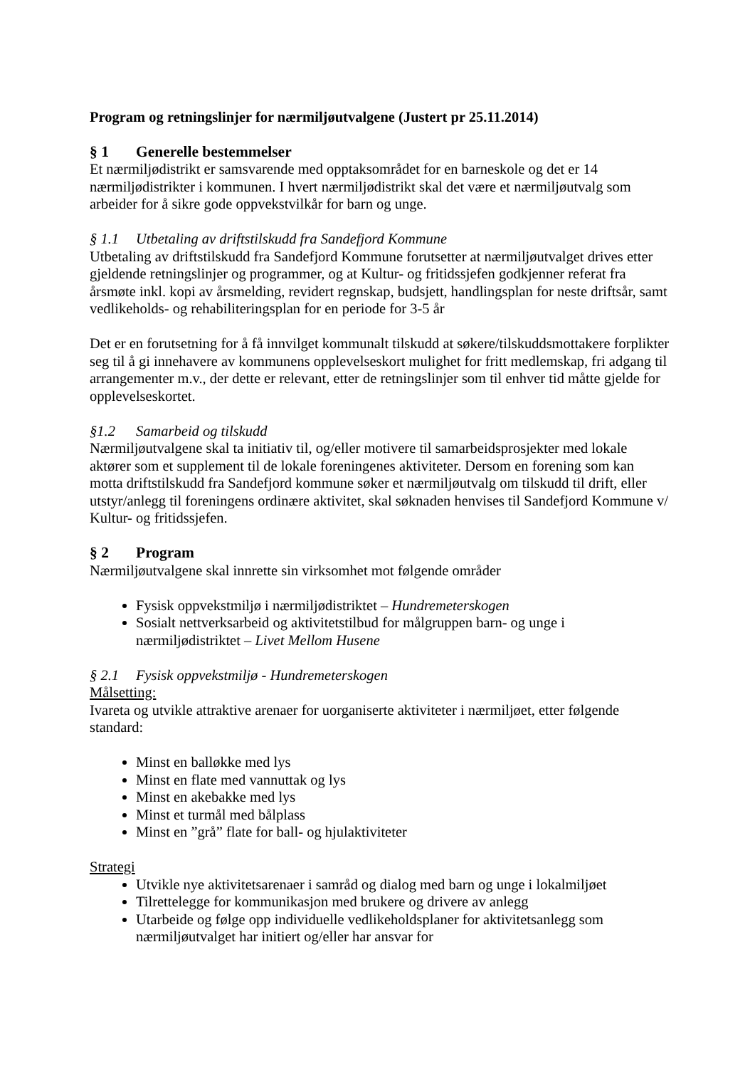Program og retningslinjer for nærmiljøutvalgene (Justert pr 25.11.2014)
§ 1 Generelle bestemmelser
Et nærmiljødistrikt er samsvarende med opptaksområdet for en barneskole og det er 14 nærmiljødistrikter i kommunen. I hvert nærmiljødistrikt skal det være et nærmiljøutvalg som arbeider for å sikre gode oppvekstvilkår for barn og unge.
§ 1.1 Utbetaling av driftstilskudd fra Sandefjord Kommune
Utbetaling av driftstilskudd fra Sandefjord Kommune forutsetter at nærmiljøutvalget drives etter gjeldende retningslinjer og programmer, og at Kultur- og fritidssjefen godkjenner referat fra årsmøte inkl. kopi av årsmelding, revidert regnskap, budsjett, handlingsplan for neste driftsår, samt vedlikeholds- og rehabiliteringsplan for en periode for 3-5 år
Det er en forutsetning for å få innvilget kommunalt tilskudd at søkere/tilskuddsmottakere forplikter seg til å gi innehavere av kommunens opplevelseskort mulighet for fritt medlemskap, fri adgang til arrangementer m.v., der dette er relevant, etter de retningslinjer som til enhver tid måtte gjelde for opplevelseskortet.
§1.2 Samarbeid og tilskudd
Nærmiljøutvalgene skal ta initiativ til, og/eller motivere til samarbeidsprosjekter med lokale aktører som et supplement til de lokale foreningenes aktiviteter. Dersom en forening som kan motta driftstilskudd fra Sandefjord kommune søker et nærmiljøutvalg om tilskudd til drift, eller utstyr/anlegg til foreningens ordinære aktivitet, skal søknaden henvises til Sandefjord Kommune v/ Kultur- og fritidssjefen.
§ 2 Program
Nærmiljøutvalgene skal innrette sin virksomhet mot følgende områder
Fysisk oppvekstmiljø i nærmiljødistriktet – Hundremeterskogen
Sosialt nettverksarbeid og aktivitetstilbud for målgruppen barn- og unge i nærmiljødistriktet – Livet Mellom Husene
§ 2.1 Fysisk oppvekstmiljø - Hundremeterskogen
Målsetting:
Ivareta og utvikle attraktive arenaer for uorganiserte aktiviteter i nærmiljøet, etter følgende standard:
Minst en balløkke med lys
Minst en flate med vannuttak og lys
Minst en akebakke med lys
Minst et turmål med bålplass
Minst en ”grå” flate for ball- og hjulaktiviteter
Strategi
Utvikle nye aktivitetsarenaer i samråd og dialog med barn og unge i lokalmiljøet
Tilrettelegge for kommunikasjon med brukere og drivere av anlegg
Utarbeide og følge opp individuelle vedlikeholdsplaner for aktivitetsanlegg som nærmiljøutvalget har initiert og/eller har ansvar for